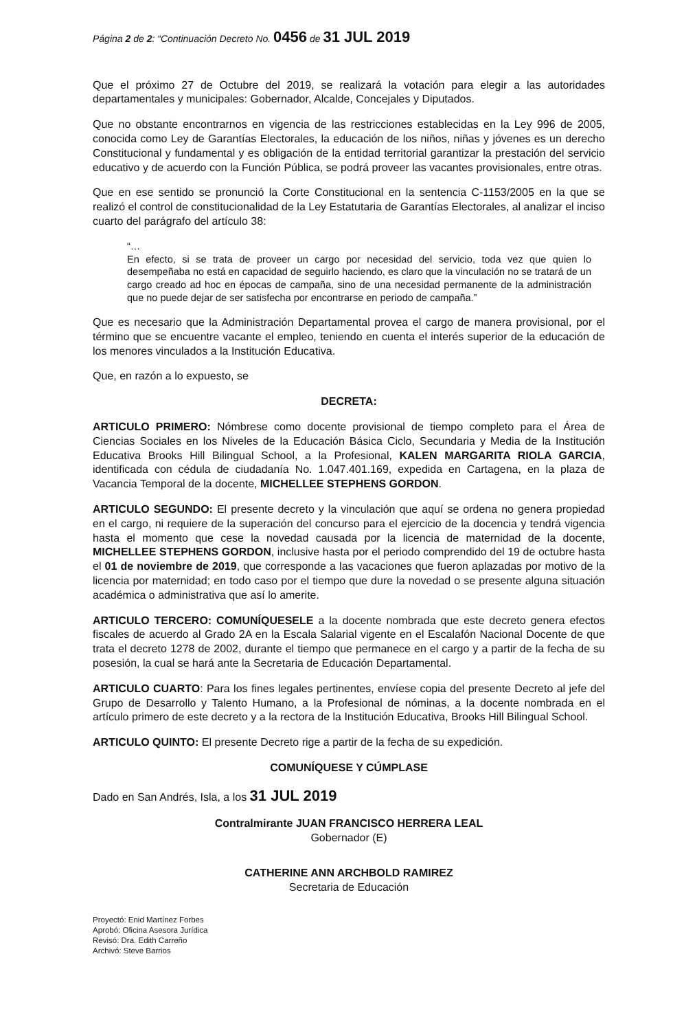Página 2 de 2: “Continuación Decreto No. 0456 de 31 JUL 2019
Que el próximo 27 de Octubre del 2019, se realizará la votación para elegir a las autoridades departamentales y municipales: Gobernador, Alcalde, Concejales y Diputados.
Que no obstante encontrarnos en vigencia de las restricciones establecidas en la Ley 996 de 2005, conocida como Ley de Garantías Electorales, la educación de los niños, niñas y jóvenes es un derecho Constitucional y fundamental y es obligación de la entidad territorial garantizar la prestación del servicio educativo y de acuerdo con la Función Pública, se podrá proveer las vacantes provisionales, entre otras.
Que en ese sentido se pronunció la Corte Constitucional en la sentencia C-1153/2005 en la que se realizó el control de constitucionalidad de la Ley Estatutaria de Garantías Electorales, al analizar el inciso cuarto del parágrafo del artículo 38:
“…
En efecto, si se trata de proveer un cargo por necesidad del servicio, toda vez que quien lo desempeñaba no está en capacidad de seguirlo haciendo, es claro que la vinculación no se tratará de un cargo creado ad hoc en épocas de campaña, sino de una necesidad permanente de la administración que no puede dejar de ser satisfecha por encontrarse en periodo de campaña.”
Que es necesario que la Administración Departamental provea el cargo de manera provisional, por el término que se encuentre vacante el empleo, teniendo en cuenta el interés superior de la educación de los menores vinculados a la Institución Educativa.
Que, en razón a lo expuesto, se
DECRETA:
ARTICULO PRIMERO: Nómbrese como docente provisional de tiempo completo para el Área de Ciencias Sociales en los Niveles de la Educación Básica Ciclo, Secundaria y Media de la Institución Educativa Brooks Hill Bilingual School, a la Profesional, KALEN MARGARITA RIOLA GARCIA, identificada con cédula de ciudadanía No. 1.047.401.169, expedida en Cartagena, en la plaza de Vacancia Temporal de la docente, MICHELLEE STEPHENS GORDON.
ARTICULO SEGUNDO: El presente decreto y la vinculación que aquí se ordena no genera propiedad en el cargo, ni requiere de la superación del concurso para el ejercicio de la docencia y tendrá vigencia hasta el momento que cese la novedad causada por la licencia de maternidad de la docente, MICHELLEE STEPHENS GORDON, inclusive hasta por el periodo comprendido del 19 de octubre hasta el 01 de noviembre de 2019, que corresponde a las vacaciones que fueron aplazadas por motivo de la licencia por maternidad; en todo caso por el tiempo que dure la novedad o se presente alguna situación académica o administrativa que así lo amerite.
ARTICULO TERCERO: COMUNÍQUESELE a la docente nombrada que este decreto genera efectos fiscales de acuerdo al Grado 2A en la Escala Salarial vigente en el Escalafón Nacional Docente de que trata el decreto 1278 de 2002, durante el tiempo que permanece en el cargo y a partir de la fecha de su posesión, la cual se hará ante la Secretaria de Educación Departamental.
ARTICULO CUARTO: Para los fines legales pertinentes, envíese copia del presente Decreto al jefe del Grupo de Desarrollo y Talento Humano, a la Profesional de nóminas, a la docente nombrada en el artículo primero de este decreto y a la rectora de la Institución Educativa, Brooks Hill Bilingual School.
ARTICULO QUINTO: El presente Decreto rige a partir de la fecha de su expedición.
COMUNÍQUESE Y CÚMPLASE
Dado en San Andrés, Isla, a los 31 JUL 2019
Contralmirante JUAN FRANCISCO HERRERA LEAL
Gobernador (E)
CATHERINE ANN ARCHBOLD RAMIREZ
Secretaria de Educación
Proyectó: Enid Martínez Forbes
Aprobó: Oficina Asesora Jurídica
Revisó: Dra. Edith Carreño
Archivó: Steve Barrios